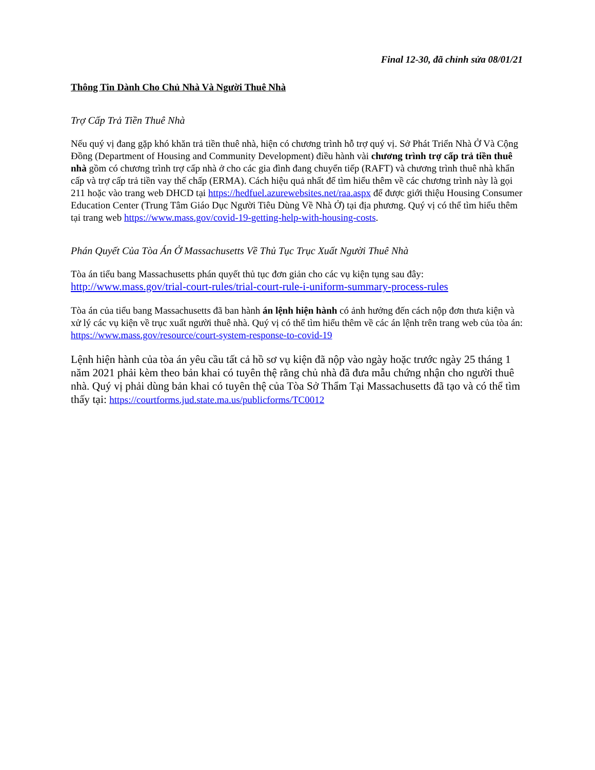Final 12-30, đã chỉnh sửa 08/01/21
Thông Tin Dành Cho Chủ Nhà Và Người Thuê Nhà
Trợ Cấp Trả Tiền Thuê Nhà
Nếu quý vị đang gặp khó khăn trả tiền thuê nhà, hiện có chương trình hỗ trợ quý vị. Sở Phát Triển Nhà Ở Và Cộng Đồng (Department of Housing and Community Development) điều hành vài chương trình trợ cấp trả tiền thuê nhà gồm có chương trình trợ cấp nhà ở cho các gia đình đang chuyển tiếp (RAFT) và chương trình thuê nhà khẩn cấp và trợ cấp trả tiền vay thế chấp (ERMA). Cách hiệu quả nhất để tìm hiểu thêm về các chương trình này là gọi 211 hoặc vào trang web DHCD tại https://hedfuel.azurewebsites.net/raa.aspx để được giới thiệu Housing Consumer Education Center (Trung Tâm Giáo Dục Người Tiêu Dùng Về Nhà Ở) tại địa phương. Quý vị có thể tìm hiểu thêm tại trang web https://www.mass.gov/covid-19-getting-help-with-housing-costs.
Phán Quyết Của Tòa Án Ở Massachusetts Về Thủ Tục Trục Xuất Người Thuê Nhà
Tòa án tiểu bang Massachusetts phán quyết thủ tục đơn giản cho các vụ kiện tụng sau đây:
http://www.mass.gov/trial-court-rules/trial-court-rule-i-uniform-summary-process-rules
Tòa án của tiểu bang Massachusetts đã ban hành án lệnh hiện hành có ảnh hưởng đến cách nộp đơn thưa kiện và xử lý các vụ kiện về trục xuất người thuê nhà. Quý vị có thể tìm hiểu thêm về các án lệnh trên trang web của tòa án: https://www.mass.gov/resource/court-system-response-to-covid-19
Lệnh hiện hành của tòa án yêu cầu tất cả hồ sơ vụ kiện đã nộp vào ngày hoặc trước ngày 25 tháng 1 năm 2021 phải kèm theo bản khai có tuyên thệ rằng chủ nhà đã đưa mẫu chứng nhận cho người thuê nhà. Quý vị phải dùng bản khai có tuyên thệ của Tòa Sở Thẩm Tại Massachusetts đã tạo và có thể tìm thấy tại: https://courtforms.jud.state.ma.us/publicforms/TC0012